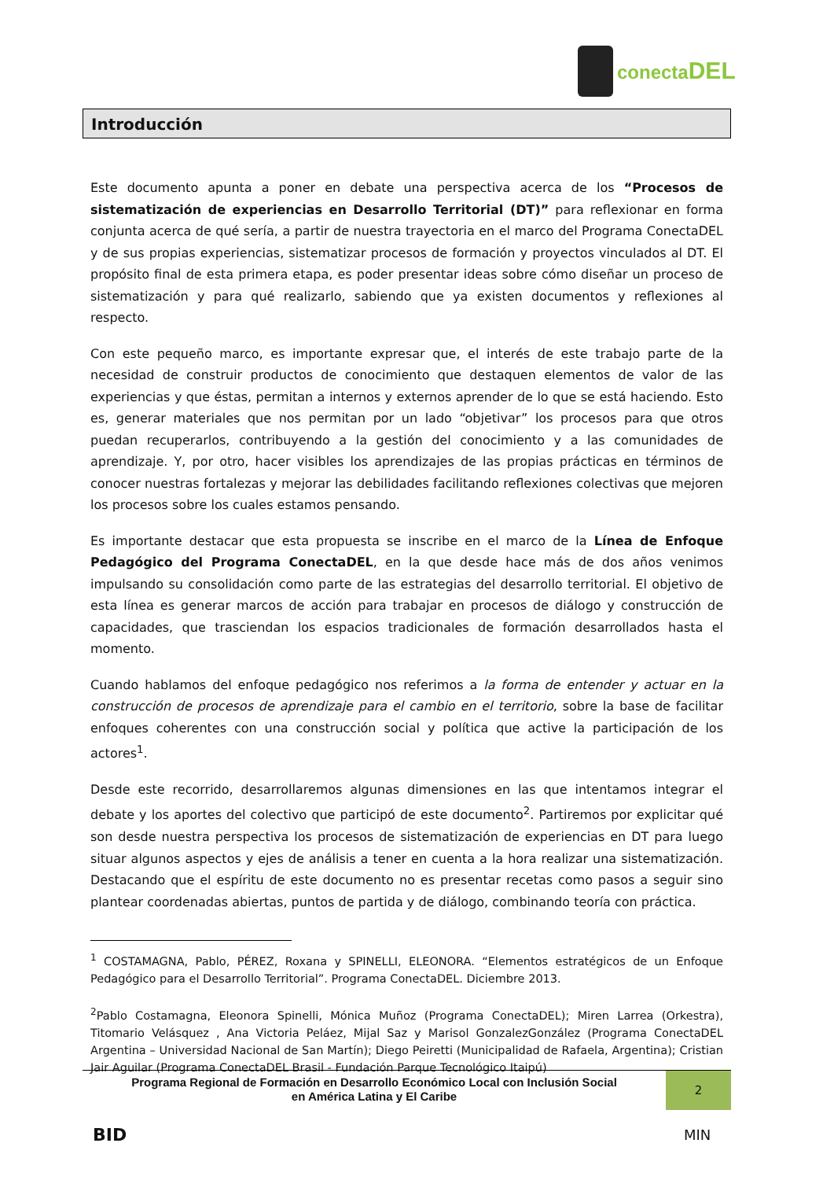conectaDEL
Introducción
Este documento apunta a poner en debate una perspectiva acerca de los “Procesos de sistematización de experiencias en Desarrollo Territorial (DT)” para reflexionar en forma conjunta acerca de qué sería, a partir de nuestra trayectoria en el marco del Programa ConectaDEL y de sus propias experiencias, sistematizar procesos de formación y proyectos vinculados al DT. El propósito final de esta primera etapa, es poder presentar ideas sobre cómo diseñar un proceso de sistematización y para qué realizarlo, sabiendo que ya existen documentos y reflexiones al respecto.
Con este pequeño marco, es importante expresar que, el interés de este trabajo parte de la necesidad de construir productos de conocimiento que destaquen elementos de valor de las experiencias y que éstas, permitan a internos y externos aprender de lo que se está haciendo. Esto es, generar materiales que nos permitan por un lado “objetivar” los procesos para que otros puedan recuperarlos, contribuyendo a la gestión del conocimiento y a las comunidades de aprendizaje. Y, por otro, hacer visibles los aprendizajes de las propias prácticas en términos de conocer nuestras fortalezas y mejorar las debilidades facilitando reflexiones colectivas que mejoren los procesos sobre los cuales estamos pensando.
Es importante destacar que esta propuesta se inscribe en el marco de la Línea de Enfoque Pedagógico del Programa ConectaDEL, en la que desde hace más de dos años venimos impulsando su consolidación como parte de las estrategias del desarrollo territorial. El objetivo de esta línea es generar marcos de acción para trabajar en procesos de diálogo y construcción de capacidades, que trasciendan los espacios tradicionales de formación desarrollados hasta el momento.
Cuando hablamos del enfoque pedagógico nos referimos a la forma de entender y actuar en la construcción de procesos de aprendizaje para el cambio en el territorio, sobre la base de facilitar enfoques coherentes con una construcción social y política que active la participación de los actores<sup>1</sup>.
Desde este recorrido, desarrollaremos algunas dimensiones en las que intentamos integrar el debate y los aportes del colectivo que participó de este documento<sup>2</sup>. Partiremos por explicitar qué son desde nuestra perspectiva los procesos de sistematización de experiencias en DT para luego situar algunos aspectos y ejes de análisis a tener en cuenta a la hora realizar una sistematización. Destacando que el espíritu de este documento no es presentar recetas como pasos a seguir sino plantear coordenadas abiertas, puntos de partida y de diálogo, combinando teoría con práctica.
<sup>1</sup> COSTAMAGNA, Pablo, PÉREZ, Roxana y SPINELLI, ELEONORA. “Elementos estratégicos de un Enfoque Pedagógico para el Desarrollo Territorial”. Programa ConectaDEL. Diciembre 2013.
<sup>2</sup> Pablo Costamagna, Eleonora Spinelli, Mónica Muñoz (Programa ConectaDEL); Miren Larrea (Orkestra), Titomario Velásquez , Ana Victoria Peláez, Mijal Saz y Marisol GonzalezGonzález (Programa ConectaDEL Argentina – Universidad Nacional de San Martín); Diego Peiretti (Municipalidad de Rafaela, Argentina); Cristian Jair Aguilar (Programa ConectaDEL Brasil - Fundación Parque Tecnológico Itaipú)
Programa Regional de Formación en Desarrollo Económico Local con Inclusión Social
en América Latina y El Caribe
2
BID MIN